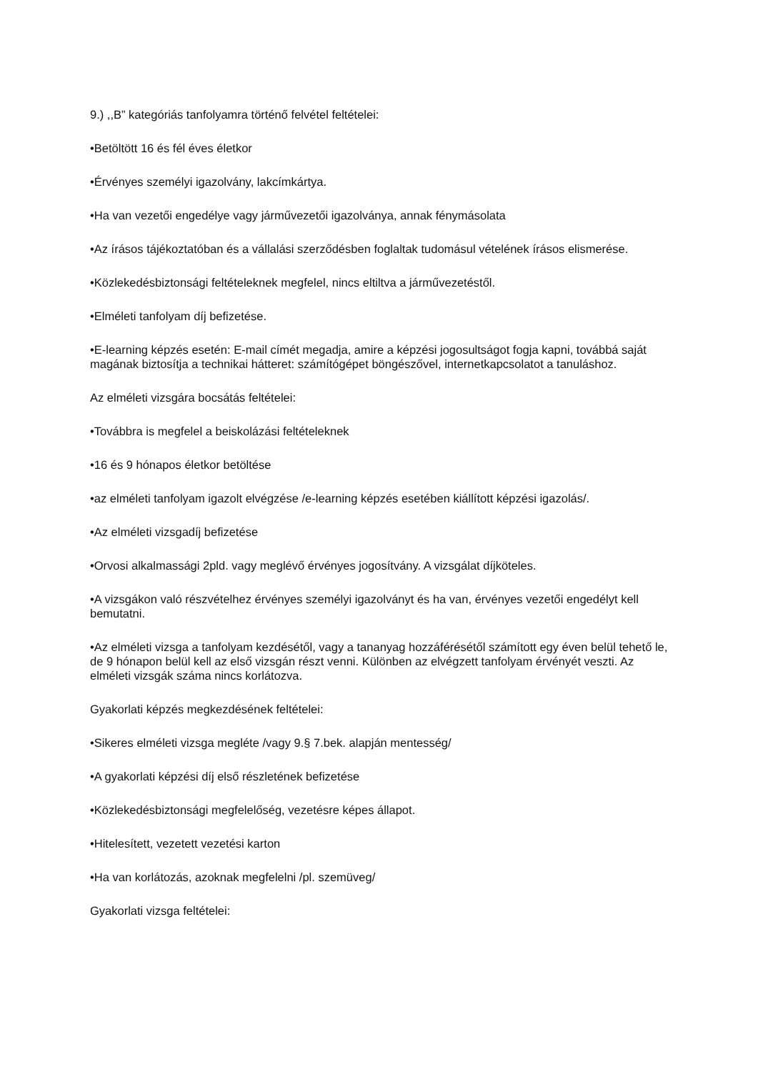9.) ,,B” kategóriás tanfolyamra történő felvétel feltételei:
•Betöltött 16 és fél éves életkor
•Érvényes személyi igazolvány, lakcímkártya.
•Ha van vezetői engedélye vagy járművezetői igazolványa, annak fénymásolata
•Az írásos tájékoztatóban és a vállalási szerződésben foglaltak tudomásul vételének írásos elismerése.
•Közlekedésbiztonsági feltételeknek megfelel, nincs eltiltva a járművezetéstől.
•Elméleti tanfolyam díj befizetése.
•E-learning képzés esetén: E-mail címét megadja, amire a képzési jogosultságot fogja kapni, továbbá saját magának biztosítja a technikai hátteret: számítógépet böngészővel, internetkapcsolatot a tanuláshoz.
Az elméleti vizsgára bocsátás feltételei:
•Továbbra is megfelel a beiskolázási feltételeknek
•16 és 9 hónapos életkor betöltése
•az elméleti tanfolyam igazolt elvégzése /e-learning képzés esetében kiállított képzési igazolás/.
•Az elméleti vizsgadíj befizetése
•Orvosi alkalmassági 2pld. vagy meglévő érvényes jogosítvány. A vizsgálat díjköteles.
•A vizsgákon való részvételhez érvényes személyi igazolványt és ha van, érvényes vezetői engedélyt kell bemutatni.
•Az elméleti vizsga a tanfolyam kezdésétől, vagy a tananyag hozzáférésétől számított egy éven belül tehető le, de 9 hónapon belül kell az első vizsgán részt venni. Különben az elvégzett tanfolyam érvényét veszti. Az elméleti vizsgák száma nincs korlátozva.
Gyakorlati képzés megkezdésének feltételei:
•Sikeres elméleti vizsga megléte /vagy 9.§ 7.bek. alapján mentesség/
•A gyakorlati képzési díj első részletének befizetése
•Közlekedésbiztonsági megfelelőség, vezetésre képes állapot.
•Hitelesített, vezetett vezetési karton
•Ha van korlátozás, azoknak megfelelni /pl. szemüveg/
Gyakorlati vizsga feltételei: